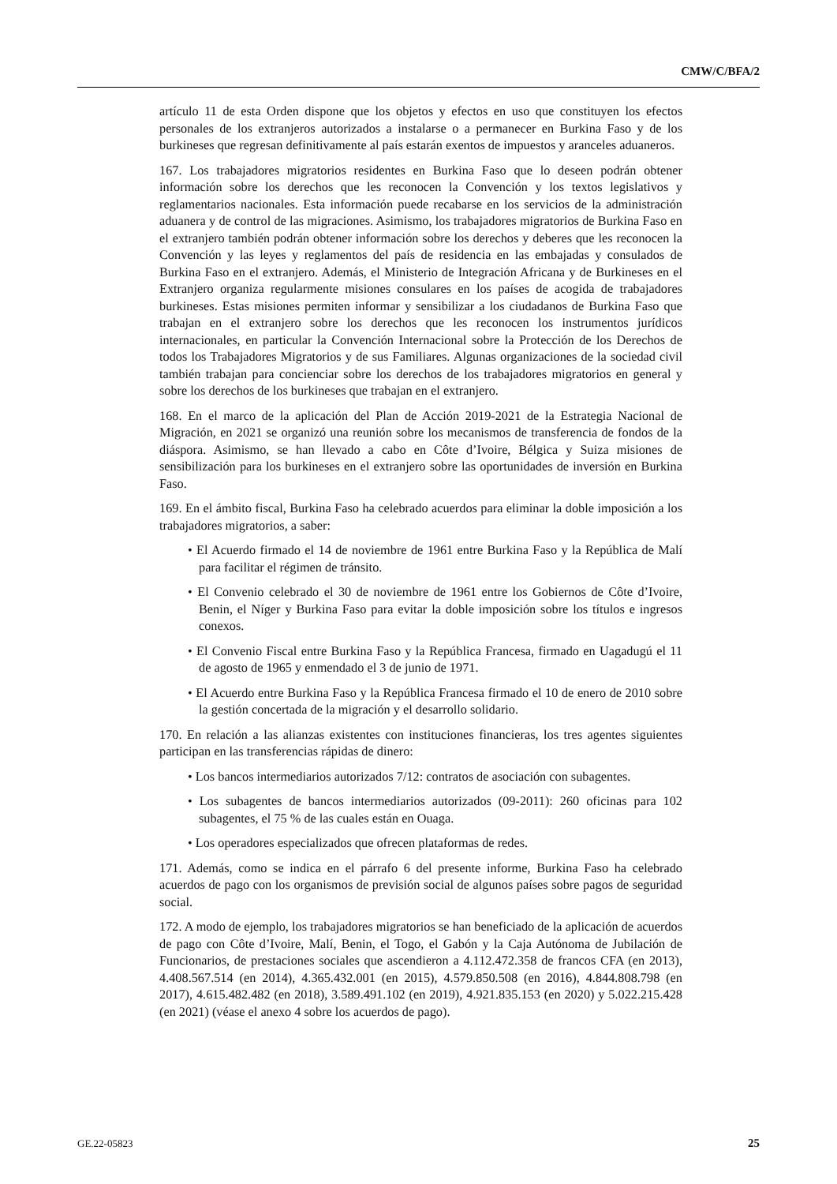CMW/C/BFA/2
artículo 11 de esta Orden dispone que los objetos y efectos en uso que constituyen los efectos personales de los extranjeros autorizados a instalarse o a permanecer en Burkina Faso y de los burkineses que regresan definitivamente al país estarán exentos de impuestos y aranceles aduaneros.
167. Los trabajadores migratorios residentes en Burkina Faso que lo deseen podrán obtener información sobre los derechos que les reconocen la Convención y los textos legislativos y reglamentarios nacionales. Esta información puede recabarse en los servicios de la administración aduanera y de control de las migraciones. Asimismo, los trabajadores migratorios de Burkina Faso en el extranjero también podrán obtener información sobre los derechos y deberes que les reconocen la Convención y las leyes y reglamentos del país de residencia en las embajadas y consulados de Burkina Faso en el extranjero. Además, el Ministerio de Integración Africana y de Burkineses en el Extranjero organiza regularmente misiones consulares en los países de acogida de trabajadores burkineses. Estas misiones permiten informar y sensibilizar a los ciudadanos de Burkina Faso que trabajan en el extranjero sobre los derechos que les reconocen los instrumentos jurídicos internacionales, en particular la Convención Internacional sobre la Protección de los Derechos de todos los Trabajadores Migratorios y de sus Familiares. Algunas organizaciones de la sociedad civil también trabajan para concienciar sobre los derechos de los trabajadores migratorios en general y sobre los derechos de los burkineses que trabajan en el extranjero.
168. En el marco de la aplicación del Plan de Acción 2019-2021 de la Estrategia Nacional de Migración, en 2021 se organizó una reunión sobre los mecanismos de transferencia de fondos de la diáspora. Asimismo, se han llevado a cabo en Côte d’Ivoire, Bélgica y Suiza misiones de sensibilización para los burkineses en el extranjero sobre las oportunidades de inversión en Burkina Faso.
169. En el ámbito fiscal, Burkina Faso ha celebrado acuerdos para eliminar la doble imposición a los trabajadores migratorios, a saber:
• El Acuerdo firmado el 14 de noviembre de 1961 entre Burkina Faso y la República de Malí para facilitar el régimen de tránsito.
• El Convenio celebrado el 30 de noviembre de 1961 entre los Gobiernos de Côte d’Ivoire, Benin, el Níger y Burkina Faso para evitar la doble imposición sobre los títulos e ingresos conexos.
• El Convenio Fiscal entre Burkina Faso y la República Francesa, firmado en Uagadugú el 11 de agosto de 1965 y enmendado el 3 de junio de 1971.
• El Acuerdo entre Burkina Faso y la República Francesa firmado el 10 de enero de 2010 sobre la gestión concertada de la migración y el desarrollo solidario.
170. En relación a las alianzas existentes con instituciones financieras, los tres agentes siguientes participan en las transferencias rápidas de dinero:
• Los bancos intermediarios autorizados 7/12: contratos de asociación con subagentes.
• Los subagentes de bancos intermediarios autorizados (09-2011): 260 oficinas para 102 subagentes, el 75 % de las cuales están en Ouaga.
• Los operadores especializados que ofrecen plataformas de redes.
171. Además, como se indica en el párrafo 6 del presente informe, Burkina Faso ha celebrado acuerdos de pago con los organismos de previsión social de algunos países sobre pagos de seguridad social.
172. A modo de ejemplo, los trabajadores migratorios se han beneficiado de la aplicación de acuerdos de pago con Côte d’Ivoire, Malí, Benin, el Togo, el Gabón y la Caja Autónoma de Jubilación de Funcionarios, de prestaciones sociales que ascendieron a 4.112.472.358 de francos CFA (en 2013), 4.408.567.514 (en 2014), 4.365.432.001 (en 2015), 4.579.850.508 (en 2016), 4.844.808.798 (en 2017), 4.615.482.482 (en 2018), 3.589.491.102 (en 2019), 4.921.835.153 (en 2020) y 5.022.215.428 (en 2021) (véase el anexo 4 sobre los acuerdos de pago).
GE.22-05823 25